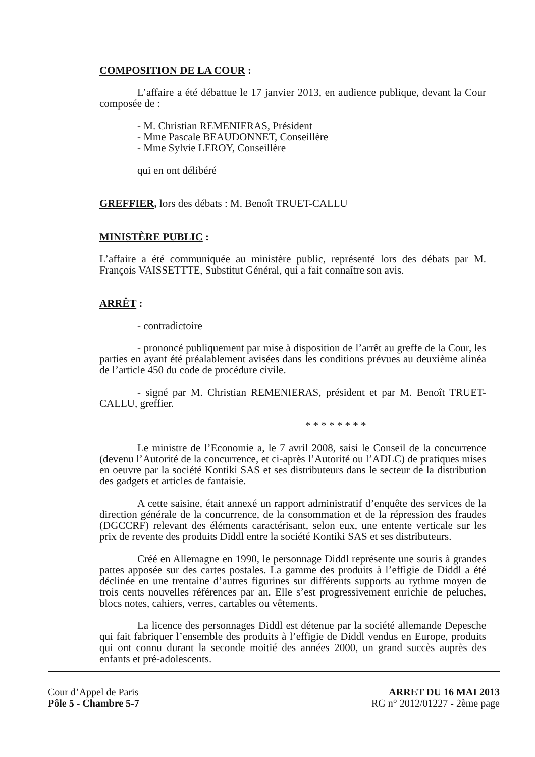COMPOSITION DE LA COUR :
L’affaire a été débattue le 17 janvier 2013, en audience publique, devant la Cour composée de :
- M. Christian REMENIERAS, Président
- Mme Pascale BEAUDONNET, Conseillère
- Mme Sylvie LEROY, Conseillère
qui en ont délibéré
GREFFIER, lors des débats : M. Benoît TRUET-CALLU
MINISTÈRE PUBLIC :
L’affaire a été communiquée au ministère public, représenté lors des débats par M. François VAISSETTTE, Substitut Général, qui a fait connaître son avis.
ARRÊT :
- contradictoire
- prononcé publiquement par mise à disposition de l’arrêt au greffe de la Cour, les parties en ayant été préalablement avisées dans les conditions prévues au deuxième alinéa de l’article 450 du code de procédure civile.
- signé par M. Christian REMENIERAS, président et par M. Benoît TRUET-CALLU, greffier.
* * * * * * * *
Le ministre de l’Economie a, le 7 avril 2008, saisi le Conseil de la concurrence (devenu l’Autorité de la concurrence, et ci-après l’Autorité ou l’ADLC) de pratiques mises en oeuvre par la société Kontiki SAS et ses distributeurs dans le secteur de la distribution des gadgets et articles de fantaisie.
A cette saisine, était annexé un rapport administratif d’enquête des services de la direction générale de la concurrence, de la consommation et de la répression des fraudes (DGCCRF) relevant des éléments caractérisant, selon eux, une entente verticale sur les prix de revente des produits Diddl entre la société Kontiki SAS et ses distributeurs.
Créé en Allemagne en 1990, le personnage Diddl représente une souris à grandes pattes apposée sur des cartes postales. La gamme des produits à l’effigie de Diddl a été déclinée en une trentaine d’autres figurines sur différents supports au rythme moyen de trois cents nouvelles références par an. Elle s’est progressivement enrichie de peluches, blocs notes, cahiers, verres, cartables ou vêtements.
La licence des personnages Diddl est détenue par la société allemande Depesche qui fait fabriquer l’ensemble des produits à l’effigie de Diddl vendus en Europe, produits qui ont connu durant la seconde moitié des années 2000, un grand succès auprès des enfants et pré-adolescents.
Cour d’Appel de Paris
Pôle 5 - Chambre 5-7
ARRET DU 16 MAI 2013
RG n° 2012/01227 - 2ème page